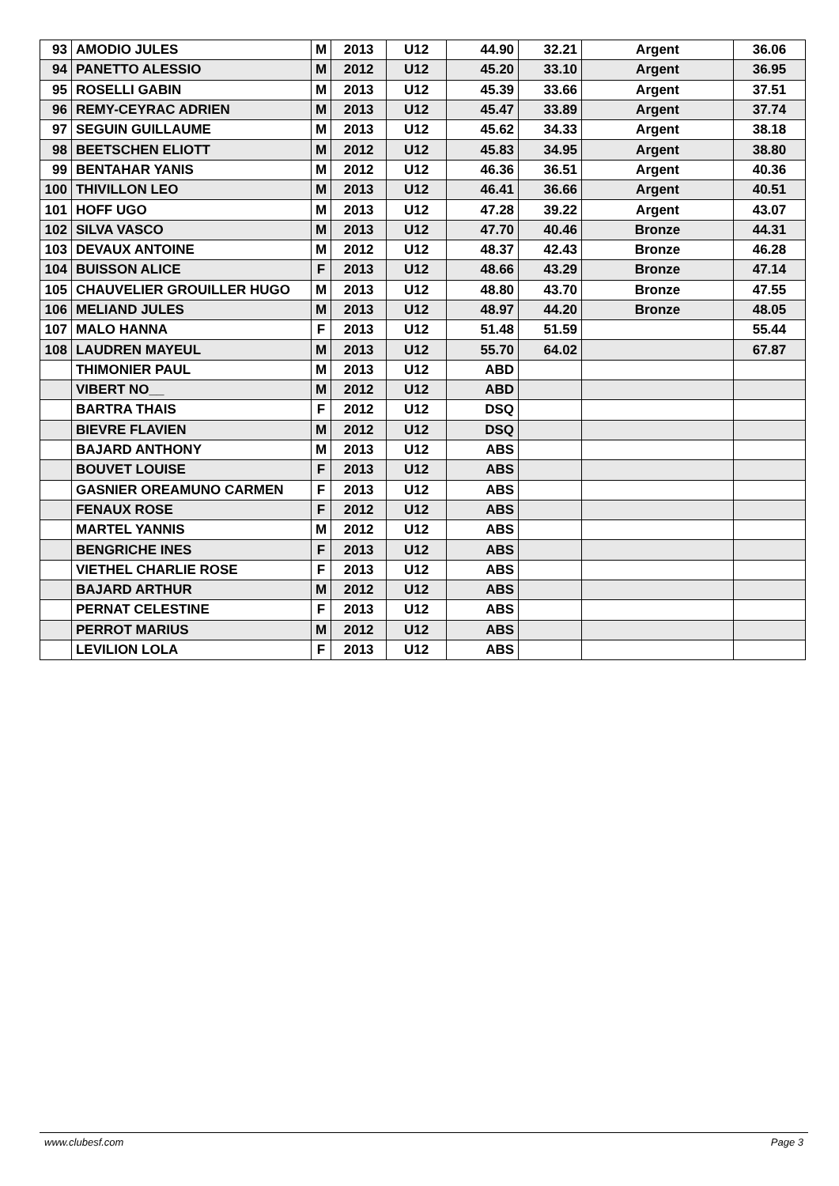| 93 | AMODIO JULES | M | 2013 | U12 | 44.90 | 32.21 | Argent | 36.06 |
| 94 | PANETTO ALESSIO | M | 2012 | U12 | 45.20 | 33.10 | Argent | 36.95 |
| 95 | ROSELLI GABIN | M | 2013 | U12 | 45.39 | 33.66 | Argent | 37.51 |
| 96 | REMY-CEYRAC ADRIEN | M | 2013 | U12 | 45.47 | 33.89 | Argent | 37.74 |
| 97 | SEGUIN GUILLAUME | M | 2013 | U12 | 45.62 | 34.33 | Argent | 38.18 |
| 98 | BEETSCHEN ELIOTT | M | 2012 | U12 | 45.83 | 34.95 | Argent | 38.80 |
| 99 | BENTAHAR YANIS | M | 2012 | U12 | 46.36 | 36.51 | Argent | 40.36 |
| 100 | THIVILLON LEO | M | 2013 | U12 | 46.41 | 36.66 | Argent | 40.51 |
| 101 | HOFF UGO | M | 2013 | U12 | 47.28 | 39.22 | Argent | 43.07 |
| 102 | SILVA VASCO | M | 2013 | U12 | 47.70 | 40.46 | Bronze | 44.31 |
| 103 | DEVAUX ANTOINE | M | 2012 | U12 | 48.37 | 42.43 | Bronze | 46.28 |
| 104 | BUISSON ALICE | F | 2013 | U12 | 48.66 | 43.29 | Bronze | 47.14 |
| 105 | CHAUVELIER GROUILLER HUGO | M | 2013 | U12 | 48.80 | 43.70 | Bronze | 47.55 |
| 106 | MELIAND JULES | M | 2013 | U12 | 48.97 | 44.20 | Bronze | 48.05 |
| 107 | MALO HANNA | F | 2013 | U12 | 51.48 | 51.59 | | 55.44 |
| 108 | LAUDREN MAYEUL | M | 2013 | U12 | 55.70 | 64.02 | | 67.87 |
| | THIMONIER PAUL | M | 2013 | U12 | ABD | | | |
| | VIBERT NO__ | M | 2012 | U12 | ABD | | | |
| | BARTRA THAIS | F | 2012 | U12 | DSQ | | | |
| | BIEVRE FLAVIEN | M | 2012 | U12 | DSQ | | | |
| | BAJARD ANTHONY | M | 2013 | U12 | ABS | | | |
| | BOUVET LOUISE | F | 2013 | U12 | ABS | | | |
| | GASNIER OREAMUNO CARMEN | F | 2013 | U12 | ABS | | | |
| | FENAUX ROSE | F | 2012 | U12 | ABS | | | |
| | MARTEL YANNIS | M | 2012 | U12 | ABS | | | |
| | BENGRICHE INES | F | 2013 | U12 | ABS | | | |
| | VIETHEL CHARLIE ROSE | F | 2013 | U12 | ABS | | | |
| | BAJARD ARTHUR | M | 2012 | U12 | ABS | | | |
| | PERNAT CELESTINE | F | 2013 | U12 | ABS | | | |
| | PERROT MARIUS | M | 2012 | U12 | ABS | | | |
| | LEVILION LOLA | F | 2013 | U12 | ABS | | | |
www.clubesf.com Page 3